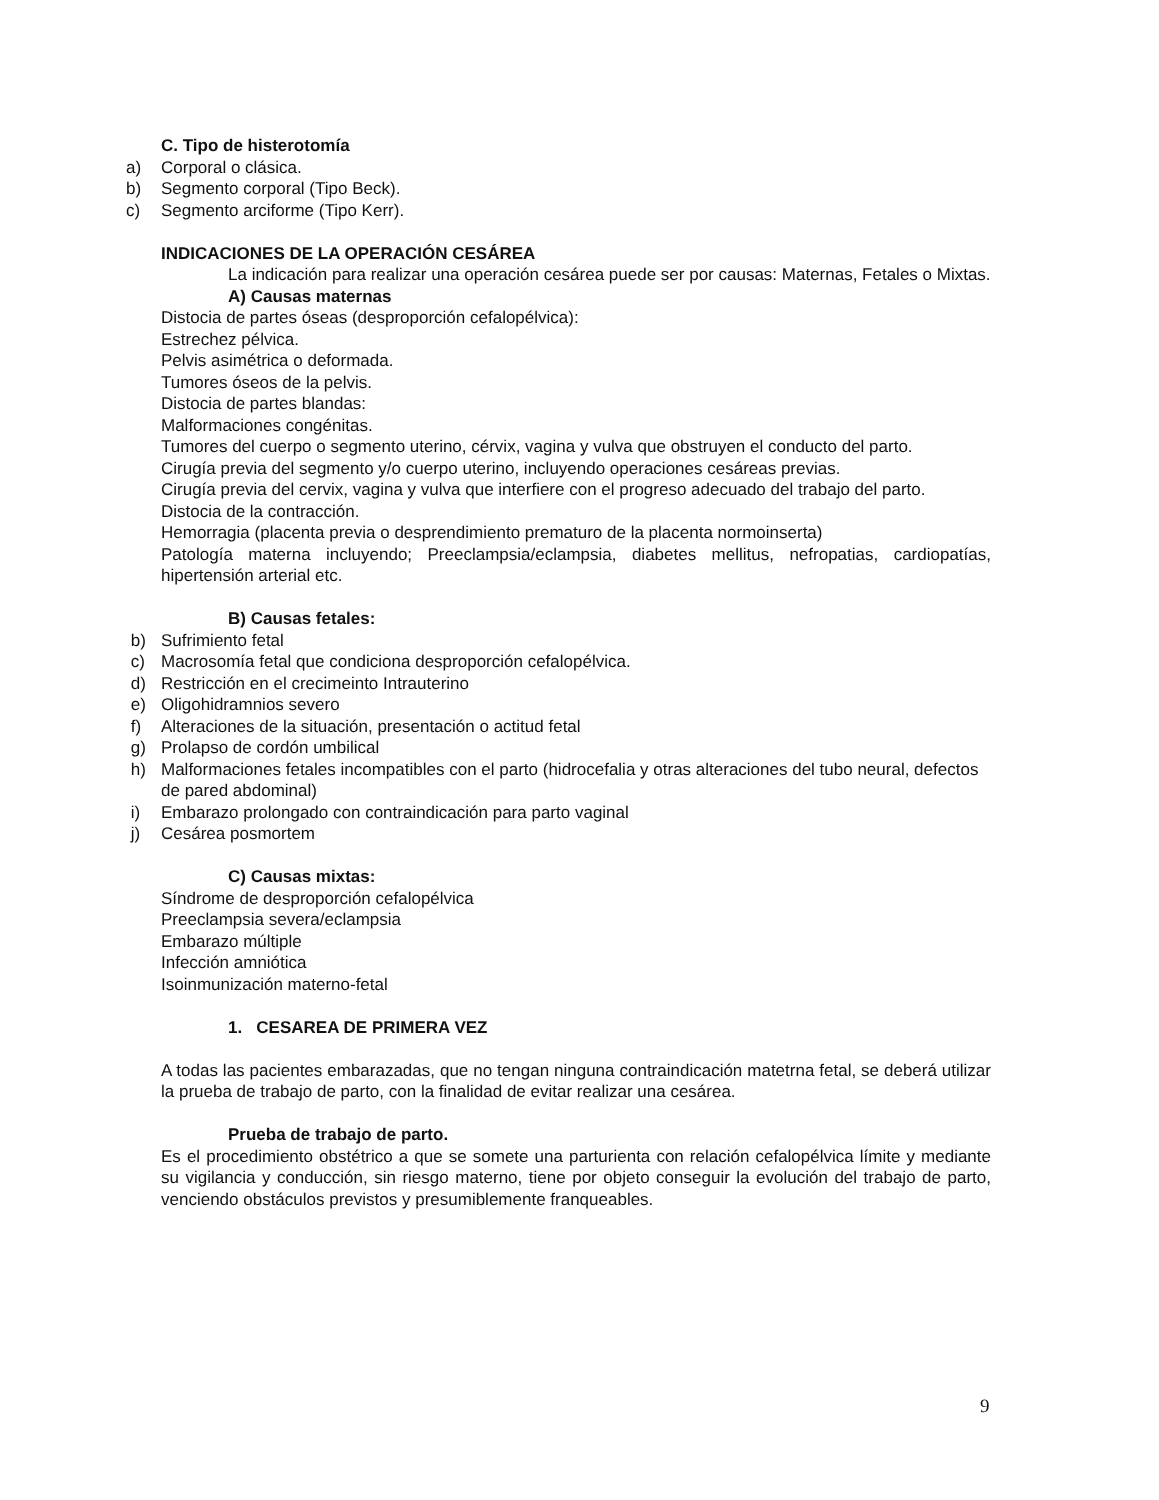C. Tipo de histerotomía
a) Corporal o clásica.
b) Segmento corporal (Tipo Beck).
c) Segmento arciforme (Tipo Kerr).
INDICACIONES DE LA OPERACIÓN CESÁREA
La indicación para realizar una operación cesárea puede ser por causas: Maternas, Fetales o Mixtas.
A) Causas maternas
Distocia de partes óseas (desproporción cefalopélvica):
Estrechez pélvica.
Pelvis asimétrica o deformada.
Tumores óseos de la pelvis.
Distocia de partes blandas:
Malformaciones congénitas.
Tumores del cuerpo o segmento uterino, cérvix, vagina y vulva que obstruyen el conducto del parto.
Cirugía previa del segmento y/o cuerpo uterino, incluyendo operaciones cesáreas previas.
Cirugía previa del cervix, vagina y vulva que interfiere con el progreso adecuado del trabajo del parto.
Distocia de la contracción.
Hemorragia (placenta previa o desprendimiento prematuro de la placenta normoinserta)
Patología materna incluyendo; Preeclampsia/eclampsia, diabetes mellitus, nefropatias, cardiopatías, hipertensión arterial etc.
B) Causas fetales:
b) Sufrimiento fetal
c) Macrosomía fetal que condiciona desproporción cefalopélvica.
d) Restricción en el crecimeinto Intrauterino
e) Oligohidramnios severo
f) Alteraciones de la situación, presentación o actitud fetal
g) Prolapso de cordón umbilical
h) Malformaciones fetales incompatibles con el parto (hidrocefalia y otras alteraciones del tubo neural, defectos de pared abdominal)
i) Embarazo prolongado con contraindicación para parto vaginal
j) Cesárea posmortem
C) Causas mixtas:
Síndrome de desproporción cefalopélvica
Preeclampsia severa/eclampsia
Embarazo múltiple
Infección amniótica
Isoinmunización materno-fetal
1. CESAREA DE PRIMERA VEZ
A todas las pacientes embarazadas, que no tengan ninguna contraindicación matetrna fetal, se deberá utilizar la prueba de trabajo de parto, con la finalidad de evitar realizar una cesárea.
Prueba de trabajo de parto.
Es el procedimiento obstétrico a que se somete una parturienta con relación cefalopélvica límite y mediante su vigilancia y conducción, sin riesgo materno, tiene por objeto conseguir la evolución del trabajo de parto, venciendo obstáculos previstos y presumiblemente franqueables.
9